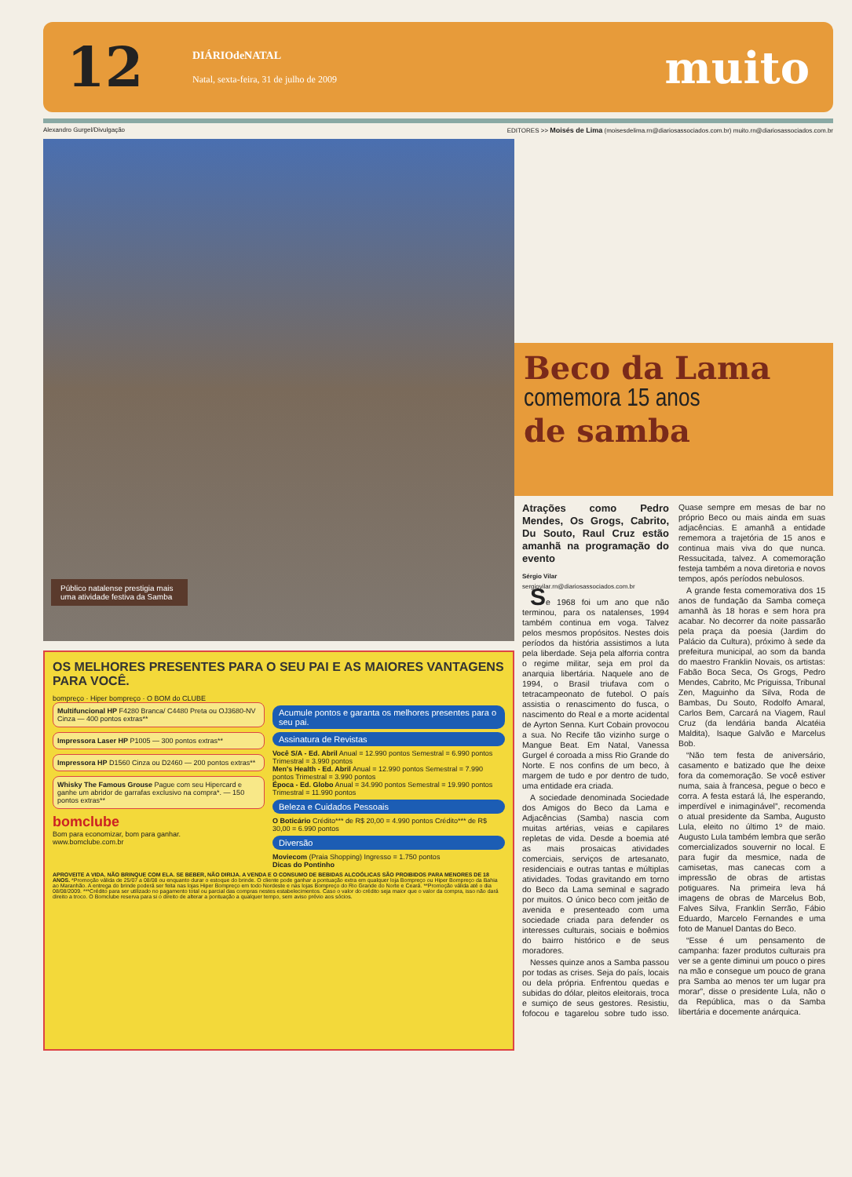12
DIÁRIOdeNATAL
Natal, sexta-feira, 31 de julho de 2009
muito
Alexandro Gurgel/Divulgação EDITORES >> Moisés de Lima (moisesdelima.rn@diariosassociados.com.br) muito.rn@diariosassociados.com.br
Público natalense prestigia mais uma atividade festiva da Samba
OS MELHORES PRESENTES PARA O SEU PAI E AS MAIORES VANTAGENS PARA VOCÊ.
bompreço · Hiper bompreço · O BOM do CLUBE
Multifuncional HP F4280 Branca/ C4480 Preta ou OJ3680-NV Cinza — 400 pontos extras**
Impressora Laser HP P1005 — 300 pontos extras**
Impressora HP D1560 Cinza ou D2460 — 200 pontos extras**
Whisky The Famous Grouse Pague com seu Hipercard e ganhe um abridor de garrafas exclusivo na compra*. — 150 pontos extras**
bomclube
Bom para economizar, bom para ganhar.
www.bomclube.com.br
Acumule pontos e garanta os melhores presentes para o seu pai.
Assinatura de Revistas
Você S/A - Ed. Abril Anual = 12.990 pontos Semestral = 6.990 pontos Trimestral = 3.990 pontos
Men's Health - Ed. Abril Anual = 12.990 pontos Semestral = 7.990 pontos Trimestral = 3.990 pontos
Época - Ed. Globo Anual = 34.990 pontos Semestral = 19.990 pontos Trimestral = 11.990 pontos
Beleza e Cuidados Pessoais
O Boticário Crédito*** de R$ 20,00 = 4.990 pontos Crédito*** de R$ 30,00 = 6.990 pontos
Diversão
Moviecom (Praia Shopping) Ingresso = 1.750 pontos
Dicas do Pontinho
APROVEITE A VIDA. NÃO BRINQUE COM ELA. SE BEBER, NÃO DIRIJA. A VENDA E O CONSUMO DE BEBIDAS ALCOÓLICAS SÃO PROIBIDOS PARA MENORES DE 18 ANOS. *Promoção válida de 25/07 a 08/08 ou enquanto durar o estoque do brinde. O cliente pode ganhar a pontuação extra em qualquer loja Bompreço ou Hiper Bompreço da Bahia ao Maranhão. A entrega do brinde poderá ser feita nas lojas Hiper Bompreço em todo Nordeste e nas lojas Bompreço do Rio Grande do Norte e Ceará. **Promoção válida até o dia 08/08/2009. ***Crédito para ser utilizado no pagamento total ou parcial das compras nestes estabelecimentos. Caso o valor do crédito seja maior que o valor da compra, isso não dará direito a troco. O Bomclube reserva para si o direito de alterar a pontuação a qualquer tempo, sem aviso prévio aos sócios.
Beco da Lama
comemora 15 anos
de samba
Atrações como Pedro Mendes, Os Grogs, Cabrito, Du Souto, Raul Cruz estão amanhã na programação do evento
Sérgio Vilar
sergiovilar.rn@diariosassociados.com.br
Se 1968 foi um ano que não terminou, para os natalenses, 1994 também continua em voga. Talvez pelos mesmos propósitos. Nestes dois períodos da história assistimos a luta pela liberdade. Seja pela alforria contra o regime militar, seja em prol da anarquia libertária. Naquele ano de 1994, o Brasil triufava com o tetracampeonato de futebol. O país assistia o renascimento do fusca, o nascimento do Real e a morte acidental de Ayrton Senna. Kurt Cobain provocou a sua. No Recife tão vizinho surge o Mangue Beat. Em Natal, Vanessa Gurgel é coroada a miss Rio Grande do Norte. E nos confins de um beco, à margem de tudo e por dentro de tudo, uma entidade era criada.
A sociedade denominada Sociedade dos Amigos do Beco da Lama e Adjacências (Samba) nascia com muitas artérias, veias e capilares repletas de vida. Desde a boemia até as mais prosaicas atividades comerciais, serviços de artesanato, residenciais e outras tantas e múltiplas atividades. Todas gravitando em torno do Beco da Lama seminal e sagrado por muitos. O único beco com jeitão de avenida e presenteado com uma sociedade criada para defender os interesses culturais, sociais e boêmios do bairro histórico e de seus moradores.
Nesses quinze anos a Samba passou por todas as crises. Seja do país, locais ou dela própria. Enfrentou quedas e subidas do dólar, pleitos eleitorais, troca e sumiço de seus gestores. Resistiu, fofocou e tagarelou sobre tudo isso. Quase sempre em mesas de bar no próprio Beco ou mais ainda em suas adjacências. E amanhã a entidade rememora a trajetória de 15 anos e continua mais viva do que nunca. Ressucitada, talvez. A comemoração festeja também a nova diretoria e novos tempos, após períodos nebulosos.
A grande festa comemorativa dos 15 anos de fundação da Samba começa amanhã às 18 horas e sem hora pra acabar. No decorrer da noite passarão pela praça da poesia (Jardim do Palácio da Cultura), próximo à sede da prefeitura municipal, ao som da banda do maestro Franklin Novais, os artistas: Fabão Boca Seca, Os Grogs, Pedro Mendes, Cabrito, Mc Priguissa, Tribunal Zen, Maguinho da Silva, Roda de Bambas, Du Souto, Rodolfo Amaral, Carlos Bem, Carcará na Viagem, Raul Cruz (da lendária banda Alcatéia Maldita), Isaque Galvão e Marcelus Bob.
“Não tem festa de aniversário, casamento e batizado que lhe deixe fora da comemoração. Se você estiver numa, saia à francesa, pegue o beco e corra. A festa estará lá, lhe esperando, imperdível e inimaginável”, recomenda o atual presidente da Samba, Augusto Lula, eleito no último 1º de maio. Augusto Lula também lembra que serão comercializados souvernir no local. E para fugir da mesmice, nada de camisetas, mas canecas com a impressão de obras de artistas potiguares. Na primeira leva há imagens de obras de Marcelus Bob, Falves Silva, Franklin Serrão, Fábio Eduardo, Marcelo Fernandes e uma foto de Manuel Dantas do Beco.
“Esse é um pensamento de campanha: fazer produtos culturais pra ver se a gente diminui um pouco o pires na mão e consegue um pouco de grana pra Samba ao menos ter um lugar pra morar”, disse o presidente Lula, não o da República, mas o da Samba libertária e docemente anárquica.